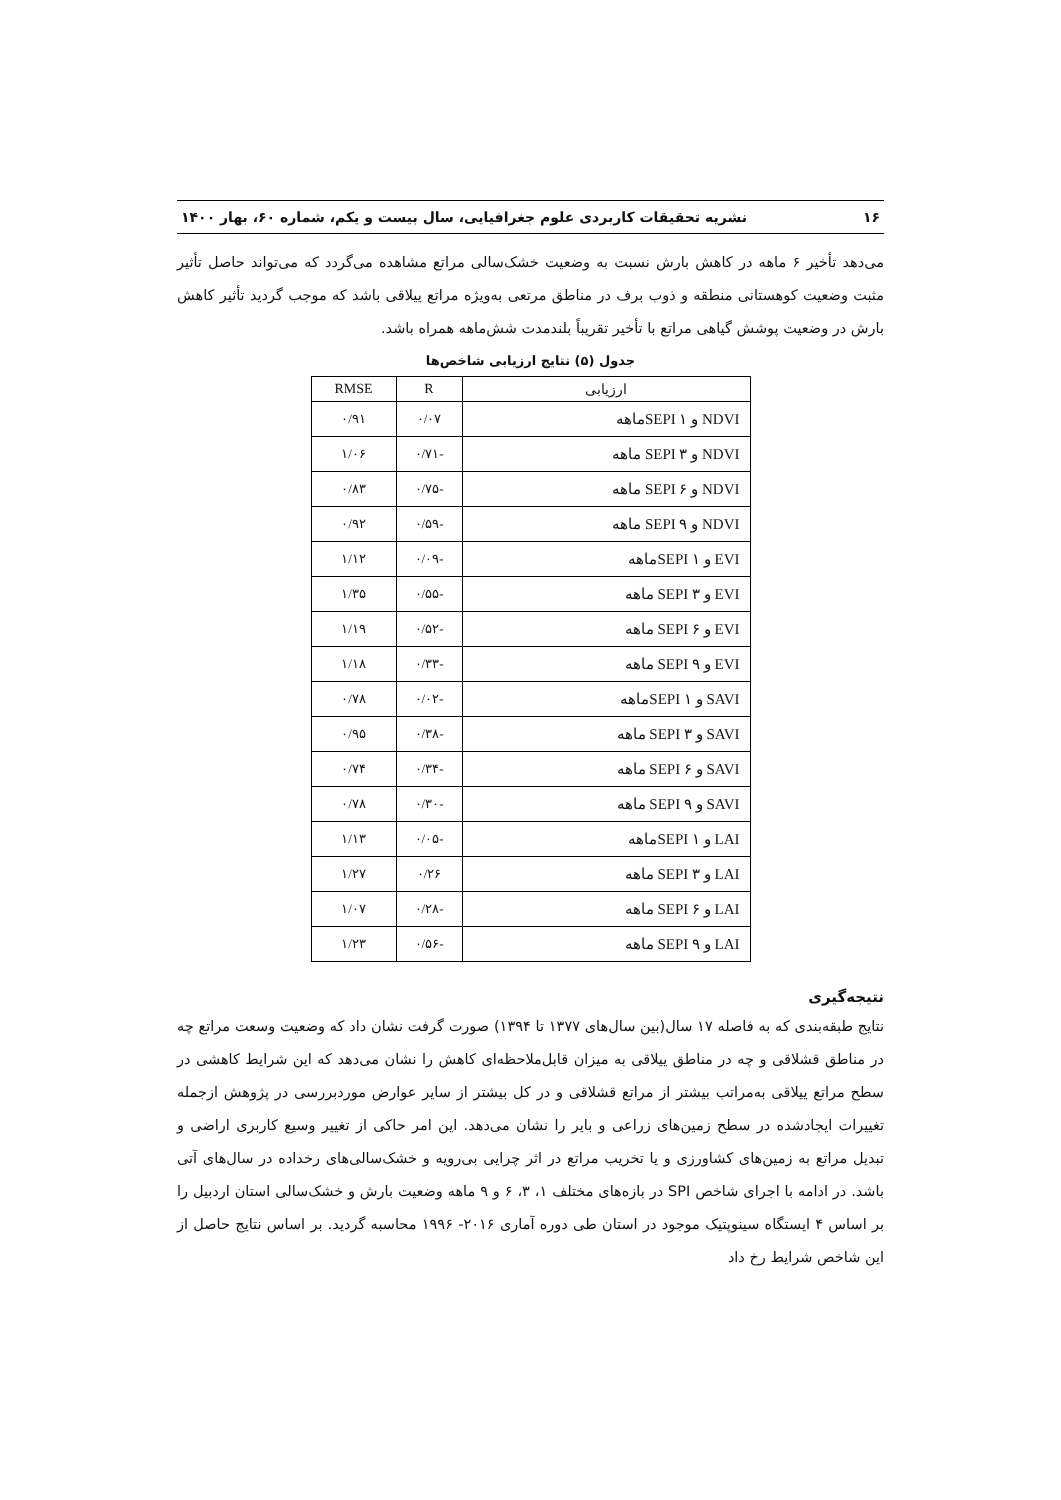۱۶ نشریه تحقیقات کاربردی علوم جغرافیایی، سال بیست و یکم، شماره ۶۰، بهار ۱۴۰۰
می‌دهد تأخیر ۶ ماهه در کاهش بارش نسبت به وضعیت خشک‌سالی مراتع مشاهده می‌گردد که می‌تواند حاصل تأثیر مثبت وضعیت کوهستانی منطقه و ذوب برف در مناطق مرتعی به‌ویژه مراتع ییلاقی باشد که موجب گردید تأثیر کاهش بارش در وضعیت پوشش گیاهی مراتع با تأخیر تقریباً بلندمدت شش‌ماهه همراه باشد.
جدول (۵) نتایج ارزیابی شاخص‌ها
| ارزیابی | R | RMSE |
| --- | --- | --- |
| NDVI و SEPI ۱ماهه | ۰/۰۷ | ۰/۹۱ |
| NDVI و SEPI ۳ ماهه | -۰/۷۱ | ۱/۰۶ |
| NDVI و SEPI ۶ ماهه | -۰/۷۵ | ۰/۸۳ |
| NDVI و SEPI ۹ ماهه | -۰/۵۹ | ۰/۹۲ |
| EVI و SEPI ۱ماهه | -۰/۰۹ | ۱/۱۲ |
| EVI و SEPI ۳ ماهه | -۰/۵۵ | ۱/۳۵ |
| EVI و SEPI ۶ ماهه | -۰/۵۲ | ۱/۱۹ |
| EVI و SEPI ۹ ماهه | -۰/۳۳ | ۱/۱۸ |
| SAVI و SEPI ۱ماهه | -۰/۰۲ | ۰/۷۸ |
| SAVI و SEPI ۳ ماهه | -۰/۳۸ | ۰/۹۵ |
| SAVI و SEPI ۶ ماهه | -۰/۳۴ | ۰/۷۴ |
| SAVI و SEPI ۹ ماهه | -۰/۳۰ | ۰/۷۸ |
| LAI و SEPI ۱ماهه | -۰/۰۵ | ۱/۱۳ |
| LAI و SEPI ۳ ماهه | ۰/۲۶ | ۱/۲۷ |
| LAI و SEPI ۶ ماهه | -۰/۲۸ | ۱/۰۷ |
| LAI و SEPI ۹ ماهه | -۰/۵۶ | ۱/۲۳ |
نتیجه‌گیری
نتایج طبقه‌بندی که به فاصله ۱۷ سال(بین سال‌های ۱۳۷۷ تا ۱۳۹۴) صورت گرفت نشان داد که وضعیت وسعت مراتع چه در مناطق قشلاقی و چه در مناطق ییلاقی به میزان قابل‌ملاحظه‌ای کاهش را نشان می‌دهد که این شرایط کاهشی در سطح مراتع ییلاقی به‌مراتب بیشتر از مراتع قشلاقی و در کل بیشتر از سایر عوارض موردبررسی در پژوهش ازجمله تغییرات ایجادشده در سطح زمین‌های زراعی و بایر را نشان می‌دهد. این امر حاکی از تغییر وسیع کاربری اراضی و تبدیل مراتع به زمین‌های کشاورزی و یا تخریب مراتع در اثر چرایی بی‌رویه و خشک‌سالی‌های رخداده در سال‌های آتی باشد. در ادامه با اجرای شاخص SPI در بازه‌های مختلف ۱، ۳، ۶ و ۹ ماهه وضعیت بارش و خشک‌سالی استان اردبیل را بر اساس ۴ ایستگاه سینوپتیک موجود در استان طی دوره آماری ۲۰۱۶- ۱۹۹۶ محاسبه گردید. بر اساس نتایج حاصل از این شاخص شرایط رخ داد